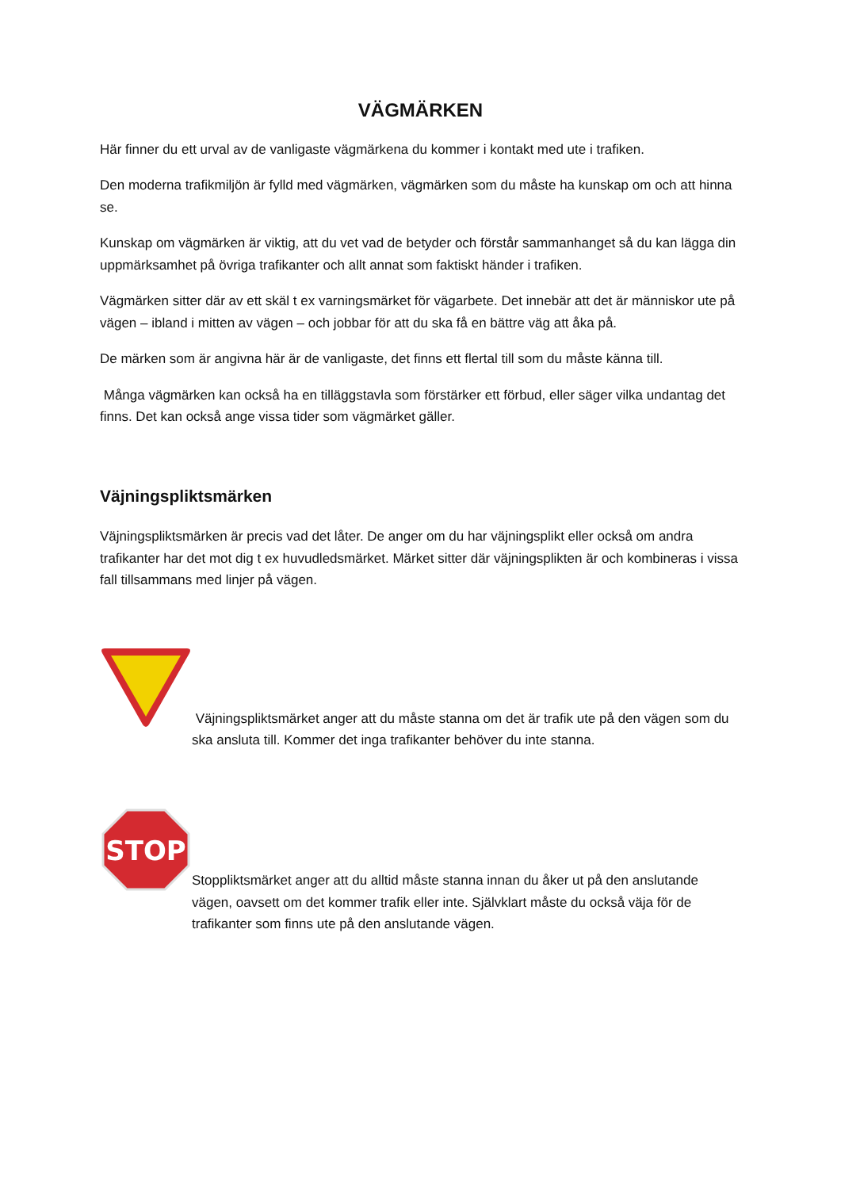VÄGMÄRKEN
Här finner du ett urval av de vanligaste vägmärkena du kommer i kontakt med ute i trafiken.
Den moderna trafikmiljön är fylld med vägmärken, vägmärken som du måste ha kunskap om och att hinna se.
Kunskap om vägmärken är viktig, att du vet vad de betyder och förstår sammanhanget så du kan lägga din uppmärksamhet på övriga trafikanter och allt annat som faktiskt händer i trafiken.
Vägmärken sitter där av ett skäl t ex varningsmärket för vägarbete. Det innebär att det är människor ute på vägen – ibland i mitten av vägen – och jobbar för att du ska få en bättre väg att åka på.
De märken som är angivna här är de vanligaste, det finns ett flertal till som du måste känna till.
Många vägmärken kan också ha en tilläggstavla som förstärker ett förbud, eller säger vilka undantag det finns. Det kan också ange vissa tider som vägmärket gäller.
Väjningspliktsmärken
Väjningspliktsmärken är precis vad det låter. De anger om du har väjningsplikt eller också om andra trafikanter har det mot dig t ex huvudledsmärket. Märket sitter där väjningsplikten är och kombineras i vissa fall tillsammans med linjer på vägen.
Väjningspliktsmärket anger att du måste stanna om det är trafik ute på den vägen som du ska ansluta till. Kommer det inga trafikanter behöver du inte stanna.
STOP
Stoppliktsmärket anger att du alltid måste stanna innan du åker ut på den anslutande vägen, oavsett om det kommer trafik eller inte. Självklart måste du också väja för de trafikanter som finns ute på den anslutande vägen.